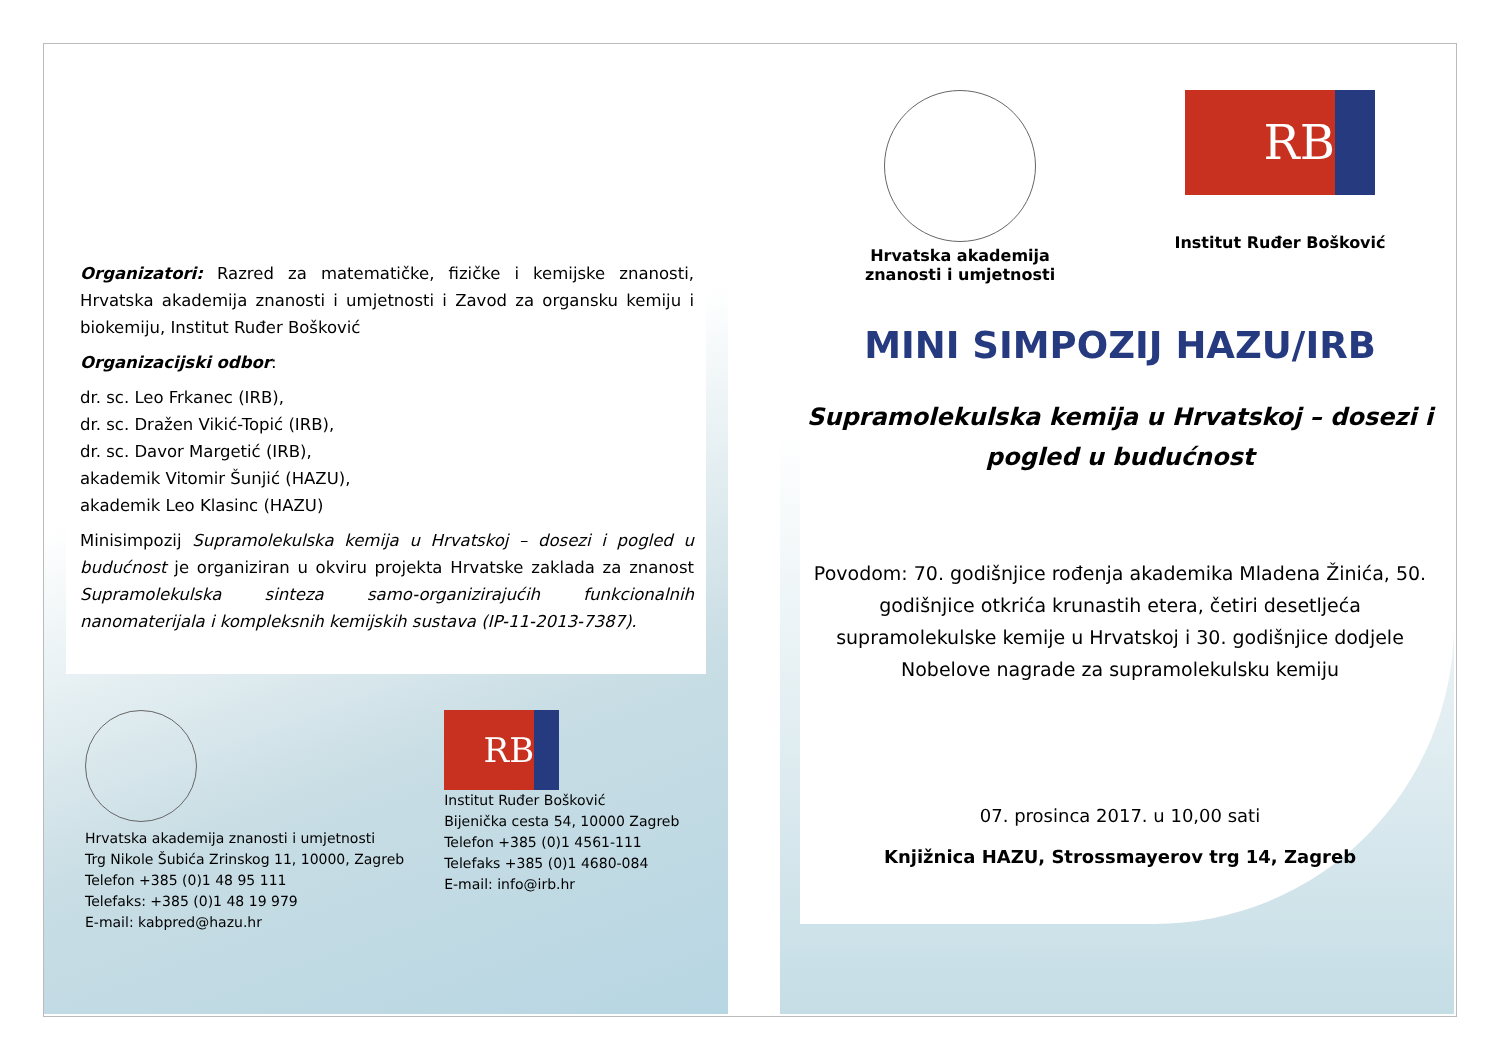Organizatori: Razred za matematičke, fizičke i kemijske znanosti, Hrvatska akademija znanosti i umjetnosti i Zavod za organsku kemiju i biokemiju, Institut Ruđer Bošković
Organizacijski odbor:
dr. sc. Leo Frkanec (IRB),
dr. sc. Dražen Vikić-Topić (IRB),
dr. sc. Davor Margetić (IRB),
akademik Vitomir Šunjić (HAZU),
akademik Leo Klasinc (HAZU)
Minisimpozij Supramolekulska kemija u Hrvatskoj – dosezi i pogled u budućnost je organiziran u okviru projekta Hrvatske zaklada za znanost Supramolekulska sinteza samo-organizirajućih funkcionalnih nanomaterijala i kompleksnih kemijskih sustava (IP-11-2013-7387).
Hrvatska akademija znanosti i umjetnosti
Trg Nikole Šubića Zrinskog 11, 10000, Zagreb
Telefon +385 (0)1 48 95 111
Telefaks: +385 (0)1 48 19 979
E-mail: kabpred@hazu.hr
RB
Institut Ruđer Bošković
Bijenička cesta 54, 10000 Zagreb
Telefon +385 (0)1 4561-111
Telefaks +385 (0)1 4680-084
E-mail: info@irb.hr
Hrvatska akademija znanosti i umjetnosti
RB
Institut Ruđer Bošković
MINI SIMPOZIJ HAZU/IRB
Supramolekulska kemija u Hrvatskoj – dosezi i pogled u budućnost
Povodom: 70. godišnjice rođenja akademika Mladena Žinića, 50. godišnjice otkrića krunastih etera, četiri desetljeća supramolekulske kemije u Hrvatskoj i 30. godišnjice dodjele Nobelove nagrade za supramolekulsku kemiju
07. prosinca 2017. u 10,00 sati
Knjižnica HAZU, Strossmayerov trg 14, Zagreb